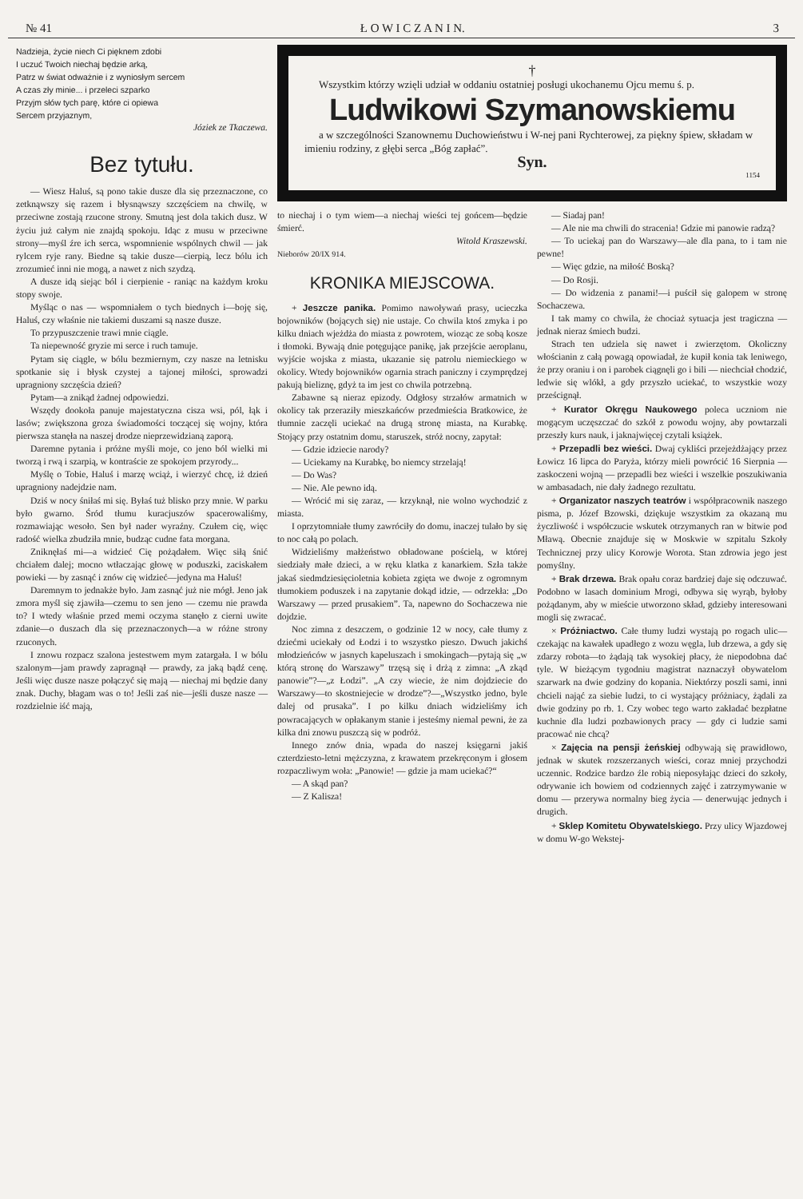№ 41 Ł O W I C Z A N I N. 3
Nadzieja, życie niech Ci pięknem zdobi
I uczuć Twoich niechaj będzie arką,
Patrz w świat odważnie i z wyniosłym sercem
A czas zły minie... i przeleci szparko
Przyjm słów tych parę, które ci opiewa
Sercem przyjaznym,
Józiek ze Tkaczewa.
Bez tytułu.
— Wiesz Haluś, są pono takie dusze dla się przeznaczone, co zetknąwszy się razem i błysnąwszy szczęściem na chwilę, w przeciwne zostają rzucone strony. Smutną jest dola takich dusz. W życiu już całym nie znajdą spokoju. Idąc z musu w przeciwne strony—myśl źre ich serca, wspomnienie wspólnych chwil — jak rylcem ryje rany. Biedne są takie dusze—cierpią, lecz bólu ich zrozumieć inni nie mogą, a nawet z nich szydzą.
A dusze idą siejąc ból i cierpienie - raniąc na każdym kroku stopy swoje.
Myśląc o nas — wspomniałem o tych biednych i—boję się, Haluś, czy właśnie nie takiemi duszami są nasze dusze.
To przypuszczenie trawi mnie ciągle.
Ta niepewność gryzie mi serce i ruch tamuje.
Pytam się ciągle, w bólu bezmiernym, czy nasze na letnisku spotkanie się i błysk czystej a tajonej miłości, sprowadzi upragniony szczęścia dzień?
Pytam—a znikąd żadnej odpowiedzi.
Wszędy dookoła panuje majestatyczna cisza wsi, pól, łąk i lasów; zwiększona groza świadomości toczącej się wojny, która pierwsza stanęła na naszej drodze nieprzewidzianą zaporą.
Daremne pytania i próżne myśli moje, co jeno ból wielki mi tworzą i rwą i szarpią, w kontraście ze spokojem przyrody...
Myślę o Tobie, Haluś i marzę wciąż, i wierzyć chcę, iż dzień upragniony nadejdzie nam.
Dziś w nocy śniłaś mi się. Byłaś tuż blisko przy mnie. W parku było gwarno. Śród tłumu kuracjuszów spacerowaliśmy, rozmawiając wesoło. Sen był nader wyraźny. Czułem cię, więc radość wielka zbudziła mnie, budząc cudne fata morgana.
Zniknęłaś mi—a widzieć Cię pożądałem. Więc siłą śnić chciałem dalej; mocno wtłaczając głowę w poduszki, zaciskałem powieki — by zasnąć i znów cię widzieć—jedyna ma Haluś!
Daremnym to jednakże było. Jam zasnąć już nie mógł. Jeno jak zmora myśl się zjawiła—czemu to sen jeno — czemu nie prawda to? I wtedy właśnie przed memi oczyma stanęło z cierni uwite zdanie—o duszach dla się przeznaczonych—a w różne strony rzuconych.
I znowu rozpacz szalona jestestwem mym zatargała. I w bólu szalonym—jam prawdy zapragnął — prawdy, za jaką bądź cenę. Jeśli więc dusze nasze połączyć się mają — niechaj mi będzie dany znak. Duchy, błagam was o to! Jeśli zaś nie—jeśli dusze nasze — rozdzielnie iść mają,
†
Wszystkim którzy wzięli udział w oddaniu ostatniej posługi ukochanemu Ojcu memu ś. p.
Ludwikowi Szymanowskiemu
a w szczególności Szanownemu Duchowieństwu i W-nej pani Rychterowej, za piękny śpiew, składam w imieniu rodziny, z głębi serca „Bóg zapłać”.
Syn.
1154
to niechaj i o tym wiem—a niechaj wieści tej gońcem—będzie śmierć.
Witold Kraszewski.
Nieborów 20/IX 914.
KRONIKA MIEJSCOWA.
+ Jeszcze panika. Pomimo nawoływań prasy, ucieczka bojowników (bojących się) nie ustaje. Co chwila ktoś zmyka i po kilku dniach wjeżdża do miasta z powrotem, wioząc ze sobą kosze i tłomoki. Bywają dnie potęgujące panikę, jak przejście aeroplanu, wyjście wojska z miasta, ukazanie się patrolu niemieckiego w okolicy. Wtedy bojowników ogarnia strach paniczny i czymprędzej pakują bieliznę, gdyż ta im jest co chwila potrzebną.
Zabawne są nieraz epizody. Odgłosy strzałów armatnich w okolicy tak przeraziły mieszkańców przedmieścia Bratkowice, że tłumnie zaczęli uciekać na drugą stronę miasta, na Kurabkę. Stojący przy ostatnim domu, staruszek, stróż nocny, zapytał:
— Gdzie idziecie narody?
— Uciekamy na Kurabkę, bo niemcy strzelają!
— Do Was?
— Nie. Ale pewno idą.
— Wrócić mi się zaraz, — krzyknął, nie wolno wychodzić z miasta.
I oprzytomniałe tłumy zawróciły do domu, inaczej tulało by się to noc całą po polach.
Widzieliśmy małżeństwo obładowane pościelą, w której siedziały małe dzieci, a w ręku klatka z kanarkiem. Szła także jakaś siedmdziesięcioletnia kobieta zgięta we dwoje z ogromnym tłumokiem poduszek i na zapytanie dokąd idzie, — odrzekła: „Do Warszawy — przed prusakiem”. Ta, napewno do Sochaczewa nie dojdzie.
Noc zimna z deszczem, o godzinie 12 w nocy, całe tłumy z dziećmi uciekały od Łodzi i to wszystko pieszo. Dwuch jakichś młodzieńców w jasnych kapeluszach i smokingach—pytają się „w którą stronę do Warszawy” trzęsą się i drżą z zimna: „A zkąd panowie”?—„z Łodzi”. „A czy wiecie, że nim dojdziecie do Warszawy—to skostniejecie w drodze”?—„Wszystko jedno, byle dalej od prusaka”. I po kilku dniach widzieliśmy ich powracających w opłakanym stanie i jesteśmy niemal pewni, że za kilka dni znowu puszczą się w podróż.
Innego znów dnia, wpada do naszej księgarni jakiś czterdziesto-letni mężczyzna, z krawatem przekręconym i głosem rozpaczliwym woła: „Panowie! — gdzie ja mam uciekać?“
— A skąd pan?
— Z Kalisza!
— Siadaj pan!
— Ale nie ma chwili do stracenia! Gdzie mi panowie radzą?
— To uciekaj pan do Warszawy—ale dla pana, to i tam nie pewne!
— Więc gdzie, na miłość Boską?
— Do Rosji.
— Do widzenia z panami!—i puścił się galopem w stronę Sochaczewa.
I tak mamy co chwila, że chociaż sytuacja jest tragiczna — jednak nieraz śmiech budzi.
Strach ten udziela się nawet i zwierzętom. Okoliczny włościanin z całą powagą opowiadał, że kupił konia tak leniwego, że przy oraniu i on i parobek ciągnęli go i bili — niechciał chodzić, ledwie się wlókł, a gdy przyszło uciekać, to wszystkie wozy prześcignął.
+ Kurator Okręgu Naukowego poleca uczniom nie mogącym uczęszczać do szkół z powodu wojny, aby powtarzali przeszły kurs nauk, i jaknajwięcej czytali książek.
+ Przepadli bez wieści. Dwaj cykliści przejeżdżający przez Łowicz 16 lipca do Paryża, którzy mieli powrócić 16 Sierpnia — zaskoczeni wojną — przepadli bez wieści i wszelkie poszukiwania w ambasadach, nie dały żadnego rezultatu.
+ Organizator naszych teatrów i współpracownik naszego pisma, p. Józef Bzowski, dziękuje wszystkim za okazaną mu życzliwość i współczucie wskutek otrzymanych ran w bitwie pod Mławą. Obecnie znajduje się w Moskwie w szpitalu Szkoły Technicznej przy ulicy Korowje Worota. Stan zdrowia jego jest pomyślny.
+ Brak drzewa. Brak opału coraz bardziej daje się odczuwać. Podobno w lasach dominium Mrogi, odbywa się wyrąb, byłoby pożądanym, aby w mieście utworzono skład, gdzieby interesowani mogli się zwracać.
× Próżniactwo. Całe tłumy ludzi wystają po rogach ulic—czekając na kawałek upadłego z wozu węgla, lub drzewa, a gdy się zdarzy robota—to żądają tak wysokiej płacy, że niepodobna dać tyle. W bieżącym tygodniu magistrat naznaczył obywatelom szarwark na dwie godziny do kopania. Niektórzy poszli sami, inni chcieli nająć za siebie ludzi, to ci wystający próżniacy, żądali za dwie godziny po rb. 1. Czy wobec tego warto zakładać bezpłatne kuchnie dla ludzi pozbawionych pracy — gdy ci ludzie sami pracować nie chcą?
× Zajęcia na pensji żeńskiej odbywają się prawidłowo, jednak w skutek rozszerzanych wieści, coraz mniej przychodzi uczennic. Rodzice bardzo źle robią nieposyłając dzieci do szkoły, odrywanie ich bowiem od codziennych zajęć i zatrzymywanie w domu — przerywa normalny bieg życia — denerwując jednych i drugich.
+ Sklep Komitetu Obywatelskiego. Przy ulicy Wjazdowej w domu W-go Wekstej-